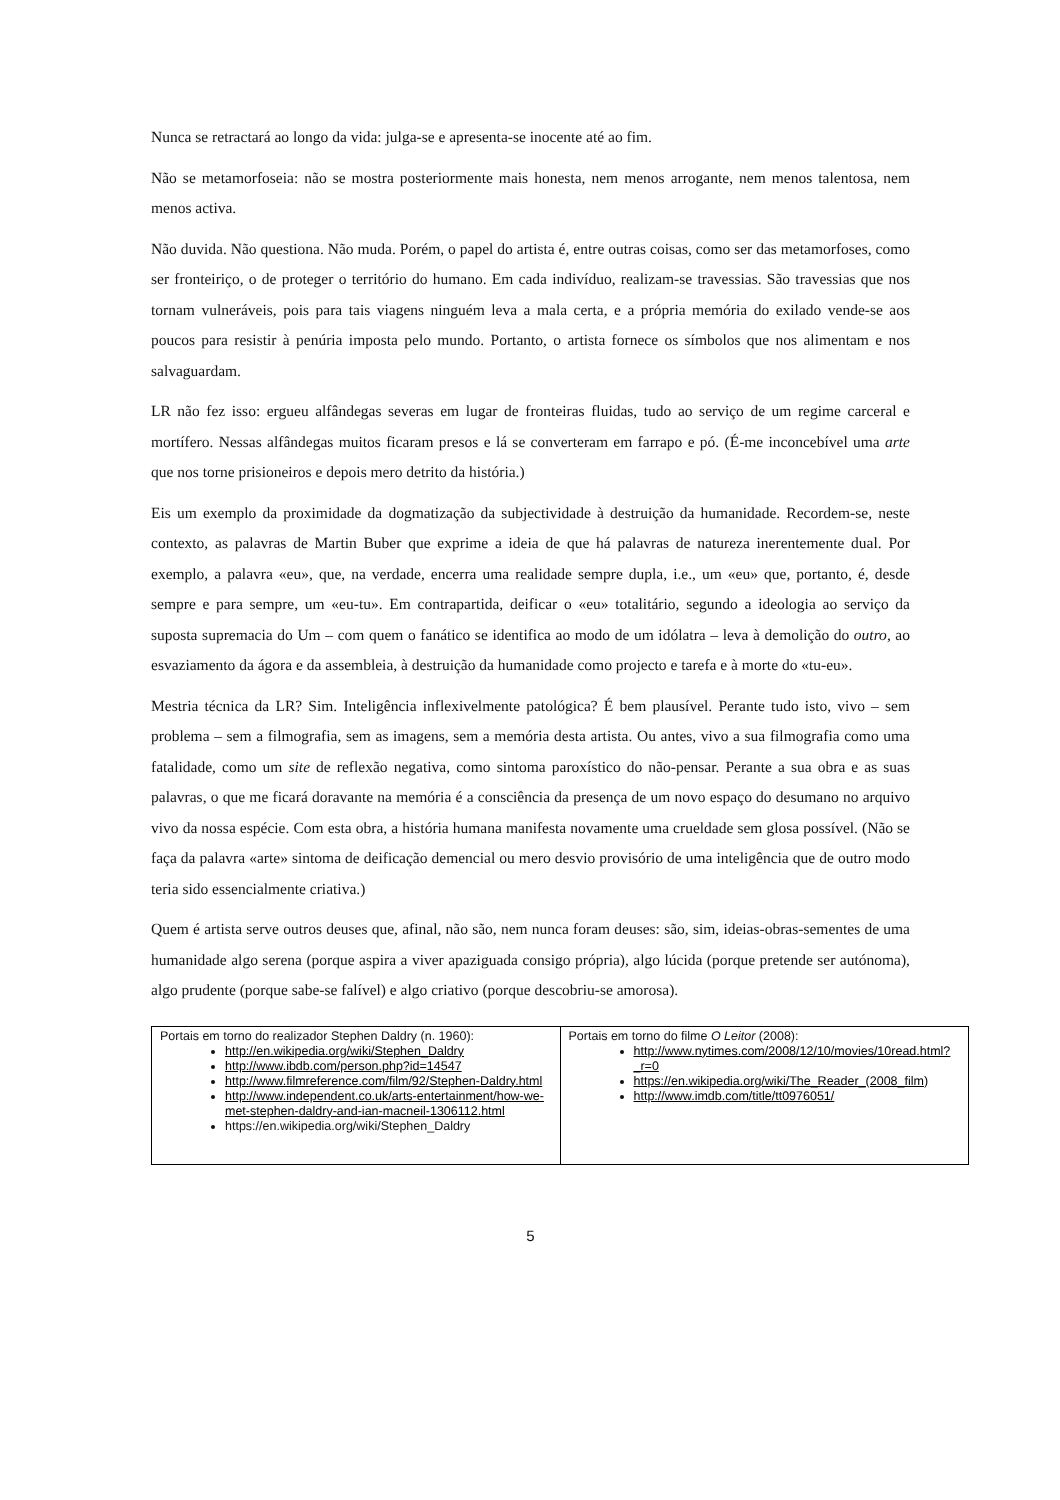Nunca se retractará ao longo da vida: julga-se e apresenta-se inocente até ao fim.
Não se metamorfoseia: não se mostra posteriormente mais honesta, nem menos arrogante, nem menos talentosa, nem menos activa.
Não duvida. Não questiona. Não muda. Porém, o papel do artista é, entre outras coisas, como ser das metamorfoses, como ser fronteiriço, o de proteger o território do humano. Em cada indivíduo, realizam-se travessias. São travessias que nos tornam vulneráveis, pois para tais viagens ninguém leva a mala certa, e a própria memória do exilado vende-se aos poucos para resistir à penúria imposta pelo mundo. Portanto, o artista fornece os símbolos que nos alimentam e nos salvaguardam.
LR não fez isso: ergueu alfândegas severas em lugar de fronteiras fluidas, tudo ao serviço de um regime carceral e mortífero. Nessas alfândegas muitos ficaram presos e lá se converteram em farrapo e pó. (É-me inconcebível uma arte que nos torne prisioneiros e depois mero detrito da história.)
Eis um exemplo da proximidade da dogmatização da subjectividade à destruição da humanidade. Recordem-se, neste contexto, as palavras de Martin Buber que exprime a ideia de que há palavras de natureza inerentemente dual. Por exemplo, a palavra «eu», que, na verdade, encerra uma realidade sempre dupla, i.e., um «eu» que, portanto, é, desde sempre e para sempre, um «eu-tu». Em contrapartida, deificar o «eu» totalitário, segundo a ideologia ao serviço da suposta supremacia do Um – com quem o fanático se identifica ao modo de um idólatra – leva à demolição do outro, ao esvaziamento da ágora e da assembleia, à destruição da humanidade como projecto e tarefa e à morte do «tu-eu».
Mestria técnica da LR? Sim. Inteligência inflexivelmente patológica? É bem plausível. Perante tudo isto, vivo – sem problema – sem a filmografia, sem as imagens, sem a memória desta artista. Ou antes, vivo a sua filmografia como uma fatalidade, como um site de reflexão negativa, como sintoma paroxístico do não-pensar. Perante a sua obra e as suas palavras, o que me ficará doravante na memória é a consciência da presença de um novo espaço do desumano no arquivo vivo da nossa espécie. Com esta obra, a história humana manifesta novamente uma crueldade sem glosa possível. (Não se faça da palavra «arte» sintoma de deificação demencial ou mero desvio provisório de uma inteligência que de outro modo teria sido essencialmente criativa.)
Quem é artista serve outros deuses que, afinal, não são, nem nunca foram deuses: são, sim, ideias-obras-sementes de uma humanidade algo serena (porque aspira a viver apaziguada consigo própria), algo lúcida (porque pretende ser autónoma), algo prudente (porque sabe-se falível) e algo criativo (porque descobriu-se amorosa).
| Portais em torno do realizador Stephen Daldry (n. 1960): http://en.wikipedia.org/wiki/Stephen_Daldry http://www.ibdb.com/person.php?id=14547 http://www.filmreference.com/film/92/Stephen-Daldry.html http://www.independent.co.uk/arts-entertainment/how-we-met-stephen-daldry-and-ian-macneil-1306112.html https://en.wikipedia.org/wiki/Stephen_Daldry | Portais em torno do filme O Leitor (2008): http://www.nytimes.com/2008/12/10/movies/10read.html?_r=0 https://en.wikipedia.org/wiki/The_Reader_(2008_film) http://www.imdb.com/title/tt0976051/ |
5